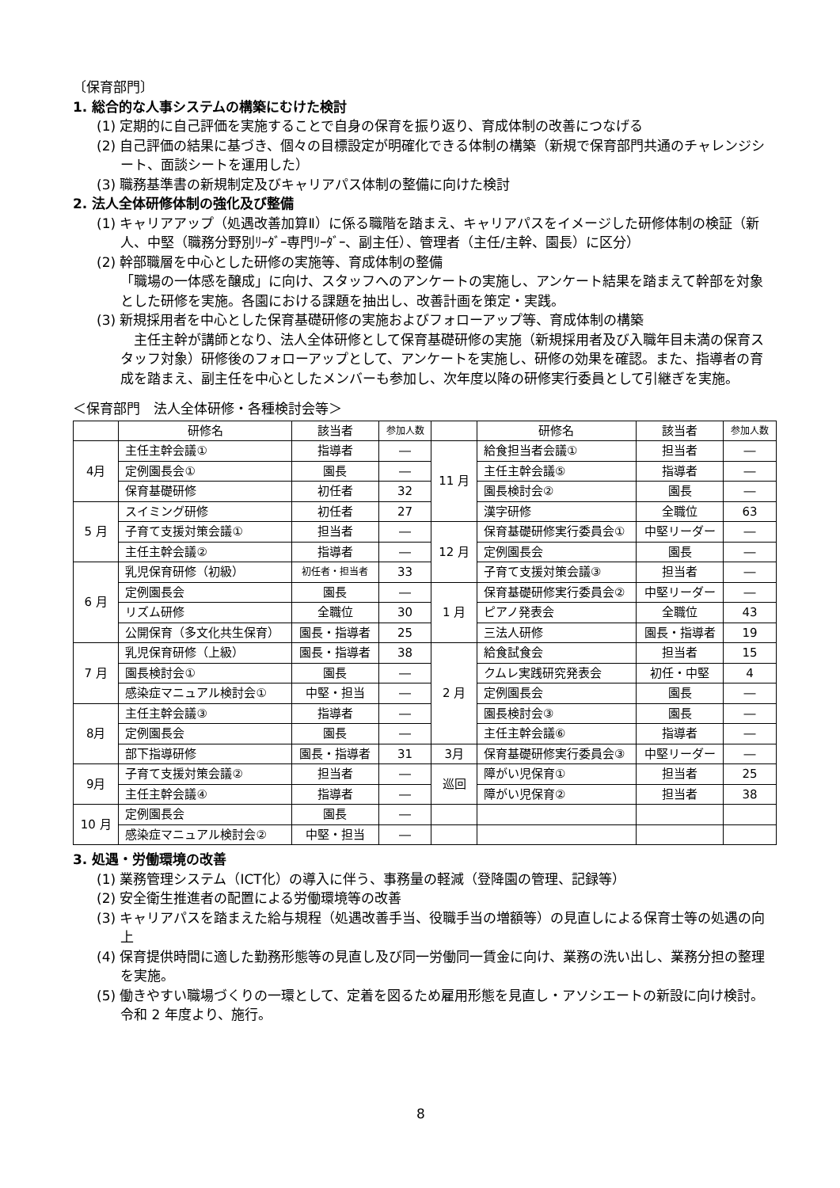〔保育部門〕
1. 総合的な人事システムの構築にむけた検討
(1) 定期的に自己評価を実施することで自身の保育を振り返り、育成体制の改善につなげる
(2) 自己評価の結果に基づき、個々の目標設定が明確化できる体制の構築（新規で保育部門共通のチャレンジシート、面談シートを運用した）
(3) 職務基準書の新規制定及びキャリアパス体制の整備に向けた検討
2. 法人全体研修体制の強化及び整備
(1) キャリアアップ（処遇改善加算Ⅱ）に係る職階を踏まえ、キャリアパスをイメージした研修体制の検証（新人、中堅（職務分野別ﾘｰﾀﾞｰ専門ﾘｰﾀﾞｰ、副主任）、管理者（主任/主幹、園長）に区分）
(2) 幹部職層を中心とした研修の実施等、育成体制の整備
「職場の一体感を醸成」に向け、スタッフへのアンケートの実施し、アンケート結果を踏まえて幹部を対象とした研修を実施。各園における課題を抽出し、改善計画を策定・実践。
(3) 新規採用者を中心とした保育基礎研修の実施およびフォローアップ等、育成体制の構築
　主任主幹が講師となり、法人全体研修として保育基礎研修の実施（新規採用者及び入職年目未満の保育スタッフ対象）研修後のフォローアップとして、アンケートを実施し、研修の効果を確認。また、指導者の育成を踏まえ、副主任を中心としたメンバーも参加し、次年度以降の研修実行委員として引継ぎを実施。
＜保育部門　法人全体研修・各種検討会等＞
| | 研修名 | 該当者 | 参加人数 | | 研修名 | 該当者 | 参加人数 |
| --- | --- | --- | --- | --- | --- | --- | --- |
| 4月 | 主任主幹会議① | 指導者 | ― | 11 月 | 給食担当者会議① | 担当者 | ― |
| | 定例園長会① | 園長 | ― | | 主任主幹会議⑤ | 指導者 | ― |
| | 保育基礎研修 | 初任者 | 32 | | 園長検討会② | 園長 | ― |
| 5 月 | スイミング研修 | 初任者 | 27 | | 漢字研修 | 全職位 | 63 |
| | 子育て支援対策会議① | 担当者 | ― | 12 月 | 保育基礎研修実行委員会① | 中堅リーダー | ― |
| | 主任主幹会議② | 指導者 | ― | | 定例園長会 | 園長 | ― |
| 6 月 | 乳児保育研修（初級） | 初任者・担当者 | 33 | | 子育て支援対策会議③ | 担当者 | ― |
| | 定例園長会 | 園長 | ― | 1 月 | 保育基礎研修実行委員会② | 中堅リーダー | ― |
| | リズム研修 | 全職位 | 30 | | ピアノ発表会 | 全職位 | 43 |
| | 公開保育（多文化共生保育） | 園長・指導者 | 25 | | 三法人研修 | 園長・指導者 | 19 |
| 7 月 | 乳児保育研修（上級） | 園長・指導者 | 38 | 2 月 | 給食試食会 | 担当者 | 15 |
| | 園長検討会① | 園長 | ― | | クムレ実践研究発表会 | 初任・中堅 | 4 |
| | 感染症マニュアル検討会① | 中堅・担当 | ― | | 定例園長会 | 園長 | ― |
| 8月 | 主任主幹会議③ | 指導者 | ― | | 園長検討会③ | 園長 | ― |
| | 定例園長会 | 園長 | ― | | 主任主幹会議⑥ | 指導者 | ― |
| | 部下指導研修 | 園長・指導者 | 31 | 3月 | 保育基礎研修実行委員会③ | 中堅リーダー | ― |
| 9月 | 子育て支援対策会議② | 担当者 | ― | 巡回 | 障がい児保育① | 担当者 | 25 |
| | 主任主幹会議④ | 指導者 | ― | | 障がい児保育② | 担当者 | 38 |
| 10 月 | 定例園長会 | 園長 | ― | | | | |
| | 感染症マニュアル検討会② | 中堅・担当 | ― | | | | |
3. 処遇・労働環境の改善
(1) 業務管理システム（ICT化）の導入に伴う、事務量の軽減（登降園の管理、記録等）
(2) 安全衛生推進者の配置による労働環境等の改善
(3) キャリアパスを踏まえた給与規程（処遇改善手当、役職手当の増額等）の見直しによる保育士等の処遇の向上
(4) 保育提供時間に適した勤務形態等の見直し及び同一労働同一賃金に向け、業務の洗い出し、業務分担の整理を実施。
(5) 働きやすい職場づくりの一環として、定着を図るため雇用形態を見直し・アソシエートの新設に向け検討。令和 2 年度より、施行。
8